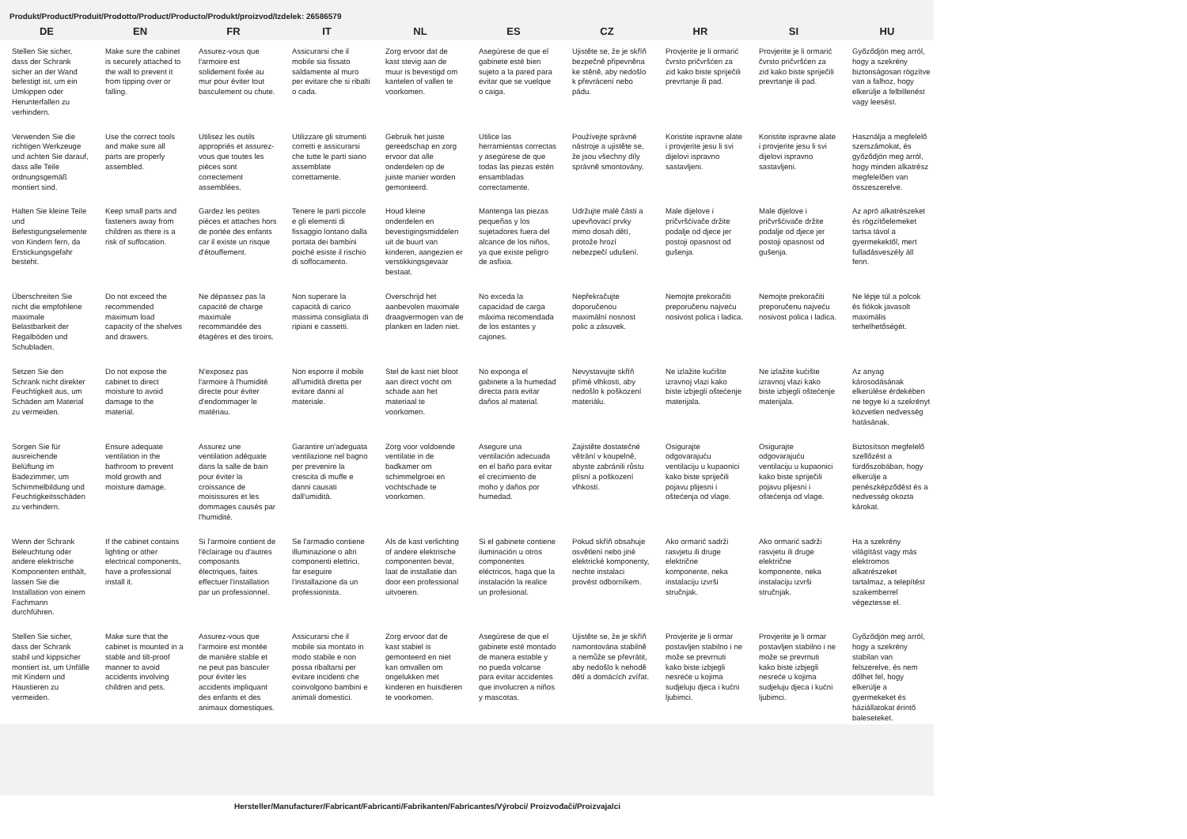Produkt/Product/Produit/Prodotto/Product/Producto/Produkt/proizvod/Izdelek: 26586579
| DE | EN | FR | IT | NL | ES | CZ | HR | SI | HU |
| --- | --- | --- | --- | --- | --- | --- | --- | --- | --- |
| Stellen Sie sicher, dass der Schrank sicher an der Wand befestigt ist, um ein Umkippen oder Herunterfallen zu verhindern. | Make sure the cabinet is securely attached to the wall to prevent it from tipping over or falling. | Assurez-vous que l'armoire est solidement fixée au mur pour éviter tout basculement ou chute. | Assicurarsi che il mobile sia fissato saldamente al muro per evitare che si ribalti o cada. | Zorg ervoor dat de kast stevig aan de muur is bevestigd om kantelen of vallen te voorkomen. | Asegúrese de que el gabinete esté bien sujeto a la pared para evitar que se vuelque o caiga. | Ujistěte se, že je skříň bezpečně připevněna ke stěně, aby nedošlo k převrácení nebo pádu. | Provjerite je li ormarić čvrsto pričvršćen za zid kako biste spriječili prevrtanje ili pad. | Provjerite je li ormarić čvrsto pričvršćen za zid kako biste spriječili prevrtanje ili pad. | Győződjön meg arról, hogy a szekrény biztonságosan rögzítve van a falhoz, hogy elkerülje a felbillenést vagy leesést. |
| Verwenden Sie die richtigen Werkzeuge und achten Sie darauf, dass alle Teile ordnungsgemäß montiert sind. | Use the correct tools and make sure all parts are properly assembled. | Utilisez les outils appropriés et assurez-vous que toutes les pièces sont correctement assemblées. | Utilizzare gli strumenti corretti e assicurarsi che tutte le parti siano assemblate correttamente. | Gebruik het juiste gereedschap en zorg ervoor dat alle onderdelen op de juiste manier worden gemonteerd. | Utilice las herramientas correctas y asegúrese de que todas las piezas estén ensambladas correctamente. | Používejte správné nástroje a ujistěte se, že jsou všechny díly správně smontovány. | Koristite ispravne alate i provjerite jesu li svi dijelovi ispravno sastavljeni. | Koristite ispravne alate i provjerite jesu li svi dijelovi ispravno sastavljeni. | Használja a megfelelő szerszámokat, és győződjön meg arról, hogy minden alkatrész megfelelően van összeszerelve. |
| Halten Sie kleine Teile und Befestigungselemente von Kindern fern, da Erstickungsgefahr besteht. | Keep small parts and fasteners away from children as there is a risk of suffocation. | Gardez les petites pièces et attaches hors de portée des enfants car il existe un risque d'étouffement. | Tenere le parti piccole e gli elementi di fissaggio lontano dalla portata dei bambini poiché esiste il rischio di soffocamento. | Houd kleine onderdelen en bevestigingsmiddelen uit de buurt van kinderen, aangezien er verstikkingsgevaar bestaat. | Mantenga las piezas pequeñas y los sujetadores fuera del alcance de los niños, ya que existe peligro de asfixia. | Udržujte malé části a upevňovací prvky mimo dosah dětí, protože hrozí nebezpečí udušení. | Male dijelove i pričvršćivače držite podalje od djece jer postoji opasnost od gušenja. | Male dijelove i pričvršćivače držite podalje od djece jer postoji opasnost od gušenja. | Az apró alkatrészeket és rögzítőelemeket tartsa távol a gyermekektől, mert fulladásveszély áll fenn. |
| Überschreiten Sie nicht die empfohlene maximale Belastbarkeit der Regalböden und Schubladen. | Do not exceed the recommended maximum load capacity of the shelves and drawers. | Ne dépassez pas la capacité de charge maximale recommandée des étagères et des tiroirs. | Non superare la capacità di carico massima consigliata di ripiani e cassetti. | Overschrijd het aanbevolen maximale draagvermogen van de planken en laden niet. | No exceda la capacidad de carga máxima recomendada de los estantes y cajones. | Nepřekračujte doporučenou maximální nosnost polic a zásuvek. | Nemojte prekoračiti preporučenu najveću nosivost polica i ladica. | Nemojte prekoračiti preporučenu najveću nosivost polica i ladica. | Ne lépje túl a polcok és fiókok javasolt maximális terhelhetőségét. |
| Setzen Sie den Schrank nicht direkter Feuchtigkeit aus, um Schäden am Material zu vermeiden. | Do not expose the cabinet to direct moisture to avoid damage to the material. | N'exposez pas l'armoire à l'humidité directe pour éviter d'endommager le matériau. | Non esporre il mobile all'umidità diretta per evitare danni al materiale. | Stel de kast niet bloot aan direct vocht om schade aan het materiaal te voorkomen. | No exponga el gabinete a la humedad directa para evitar daños al material. | Nevystavujte skříň přímé vlhkosti, aby nedošlo k poškození materiálu. | Ne izlažite kućište izravnoj vlazi kako biste izbjegli oštećenje materijala. | Ne izlažite kućište izravnoj vlazi kako biste izbjegli oštećenje materijala. | Az anyag károsodásának elkerülése érdekében ne tegye ki a szekrényt közvetlen nedvesség hatásának. |
| Sorgen Sie für ausreichende Belüftung im Badezimmer, um Schimmelbildung und Feuchtigkeitsschäden zu verhindern. | Ensure adequate ventilation in the bathroom to prevent mold growth and moisture damage. | Assurez une ventilation adéquate dans la salle de bain pour éviter la croissance de moisissures et les dommages causés par l'humidité. | Garantire un'adeguata ventilazione nel bagno per prevenire la crescita di muffe e danni causati dall'umidità. | Zorg voor voldoende ventilatie in de badkamer om schimmelgroei en vochtschade te voorkomen. | Asegure una ventilación adecuada en el baño para evitar el crecimiento de moho y daños por humedad. | Zajistěte dostatečné větrání v koupelně, abyste zabránili růstu plísní a poškození vlhkostí. | Osigurajte odgovarajuću ventilaciju u kupaonici kako biste spriječili pojavu plijesni i oštećenja od vlage. | Osigurajte odgovarajuću ventilaciju u kupaonici kako biste spriječili pojavu plijesni i oštećenja od vlage. | Biztosítson megfelelő szellőzést a fürdőszobában, hogy elkerülje a penészképződést és a nedvesség okozta károkat. |
| Wenn der Schrank Beleuchtung oder andere elektrische Komponenten enthält, lassen Sie die Installation von einem Fachmann durchführen. | If the cabinet contains lighting or other electrical components, have a professional install it. | Si l'armoire contient de l'éclairage ou d'autres composants électriques, faites effectuer l'installation par un professionnel. | Se l'armadio contiene illuminazione o altri componenti elettrici, far eseguire l'installazione da un professionista. | Als de kast verlichting of andere elektrische componenten bevat, laat de installatie dan door een professional uitvoeren. | Si el gabinete contiene iluminación u otros componentes eléctricos, haga que la instalación la realice un profesional. | Pokud skříň obsahuje osvětlení nebo jiné elektrické komponenty, nechte instalaci provést odborníkem. | Ako ormarić sadrži rasvjetu ili druge električne komponente, neka instalaciju izvrši stručnjak. | Ako ormarić sadrži rasvjetu ili druge električne komponente, neka instalaciju izvrši stručnjak. | Ha a szekrény világítást vagy más elektromos alkatrészeket tartalmaz, a telepítést szakemberrel végeztesse el. |
| Stellen Sie sicher, dass der Schrank stabil und kippsicher montiert ist, um Unfälle mit Kindern und Haustieren zu vermeiden. | Make sure that the cabinet is mounted in a stable and tilt-proof manner to avoid accidents involving children and pets. | Assurez-vous que l'armoire est montée de manière stable et ne peut pas basculer pour éviter les accidents impliquant des enfants et des animaux domestiques. | Assicurarsi che il mobile sia montato in modo stabile e non possa ribaltarsi per evitare incidenti che coinvolgono bambini e animali domestici. | Zorg ervoor dat de kast stabiel is gemonteerd en niet kan omvallen om ongelukken met kinderen en huisdieren te voorkomen. | Asegúrese de que el gabinete esté montado de manera estable y no pueda volcarse para evitar accidentes que involucren a niños y mascotas. | Ujistěte se, že je skříň namontována stabilně a nemůže se převrátit, aby nedošlo k nehodě dětí a domácích zvířat. | Provjerite je li ormar postavljen stabilno i ne može se prevrnuti kako biste izbjegli nesreće u kojima sudjeluju djeca i kućni ljubimci. | Provjerite je li ormar postavljen stabilno i ne može se prevrnuti kako biste izbjegli nesreće u kojima sudjeluju djeca i kućni ljubimci. | Győződjön meg arról, hogy a szekrény stabilan van felszerelve, és nem dőlhet fel, hogy elkerülje a gyermekeket és háziállatokat érintő baleseteket. |
Hersteller/Manufacturer/Fabricant/Fabricanti/Fabrikanten/Fabricantes/Výrobci/ Proizvođači/Proizvajalci